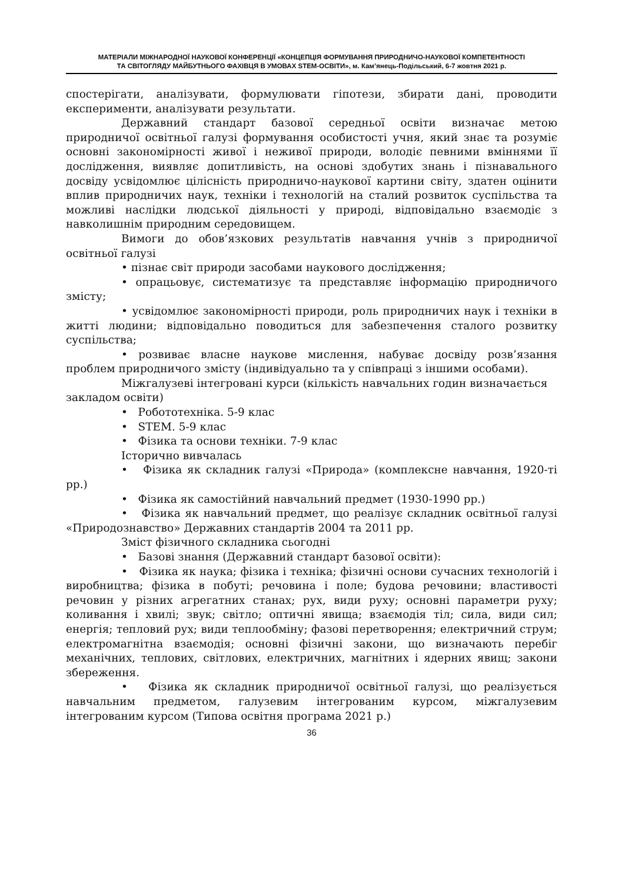МАТЕРІАЛИ МІЖНАРОДНОЇ НАУКОВОЇ КОНФЕРЕНЦІЇ «КОНЦЕПЦІЯ ФОРМУВАННЯ ПРИРОДНИЧО-НАУКОВОЇ КОМПЕТЕНТНОСТІ
ТА СВІТОГЛЯДУ МАЙБУТНЬОГО ФАХІВЦЯ В УМОВАХ STEM-ОСВІТИ», м. Кам’янець-Подільський, 6-7 жовтня 2021 р.
спостерігати, аналізувати, формулювати гіпотези, збирати дані, проводити експерименти, аналізувати результати.
Державний стандарт базової середньої освіти визначає метою природничої освітньої галузі формування особистості учня, який знає та розуміє основні закономірності живої і неживої природи, володіє певними вміннями її дослідження, виявляє допитливість, на основі здобутих знань і пізнавального досвіду усвідомлює цілісність природничо-наукової картини світу, здатен оцінити вплив природничих наук, техніки і технологій на сталий розвиток суспільства та можливі наслідки людської діяльності у природі, відповідально взаємодіє з навколишнім природним середовищем.
Вимоги до обов’язкових результатів навчання учнів з природничої освітньої галузі
• пізнає світ природи засобами наукового дослідження;
• опрацьовує, систематизує та представляє інформацію природничого змісту;
• усвідомлює закономірності природи, роль природничих наук і техніки в житті людини; відповідально поводиться для забезпечення сталого розвитку суспільства;
• розвиває власне наукове мислення, набуває досвіду розв’язання проблем природничого змісту (індивідуально та у співпраці з іншими особами).
Міжгалузеві інтегровані курси (кількість навчальних годин визначається закладом освіти)
• Робототехніка. 5-9 клас
• STEM. 5-9 клас
• Фізика та основи техніки. 7-9 клас
Історично вивчалась
• Фізика як складник галузі «Природа» (комплексне навчання, 1920-ті рр.)
• Фізика як самостійний навчальний предмет (1930-1990 рр.)
• Фізика як навчальний предмет, що реалізує складник освітньої галузі «Природознавство» Державних стандартів 2004 та 2011 рр.
Зміст фізичного складника сьогодні
• Базові знання (Державний стандарт базової освіти):
• Фізика як наука; фізика і техніка; фізичні основи сучасних технологій і виробництва; фізика в побуті; речовина і поле; будова речовини; властивості речовин у різних агрегатних станах; рух, види руху; основні параметри руху; коливання і хвилі; звук; світло; оптичні явища; взаємодія тіл; сила, види сил; енергія; тепловий рух; види теплообміну; фазові перетворення; електричний струм; електромагнітна взаємодія; основні фізичні закони, що визначають перебіг механічних, теплових, світлових, електричних, магнітних і ядерних явищ; закони збереження.
• Фізика як складник природничої освітньої галузі, що реалізується навчальним предметом, галузевим інтегрованим курсом, міжгалузевим інтегрованим курсом (Типова освітня програма 2021 р.)
36